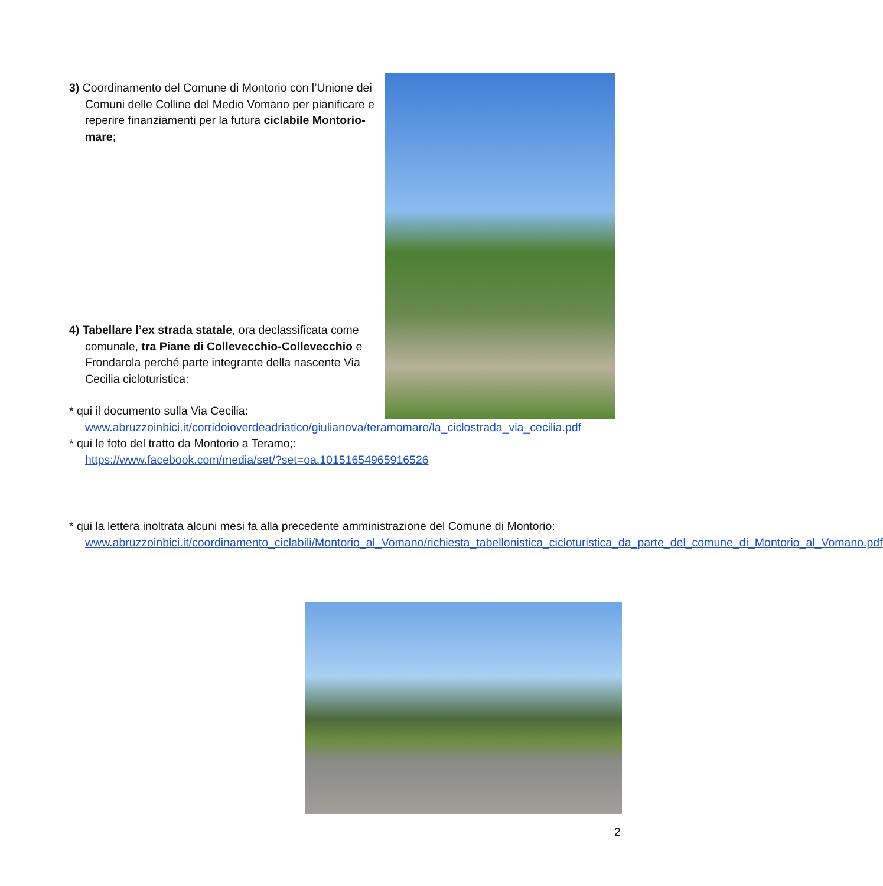3) Coordinamento del Comune di Montorio con l’Unione dei Comuni delle Colline del Medio Vomano per pianificare e reperire finanziamenti per la futura ciclabile Montorio-mare;
4) Tabellare l’ex strada statale, ora declassificata come comunale, tra Piane di Collevecchio-Collevecchio e Frondarola perché parte integrante della nascente Via Cecilia cicloturistica:
* qui il documento sulla Via Cecilia: www.abruzzoinbici.it/corridoioverdeadriatico/giulianova/teramomare/la_ciclostrada_via_cecilia.pdf
* qui le foto del tratto da Montorio a Teramo;: https://www.facebook.com/media/set/?set=oa.10151654965916526
* qui la lettera inoltrata alcuni mesi fa alla precedente amministrazione del Comune di Montorio:
www.abruzzoinbici.it/coordinamento_ciclabili/Montorio_al_Vomano/richiesta_tabellonistica_cicloturistica_da_parte_del_comune_di_Montorio_al_Vomano.pdf
2